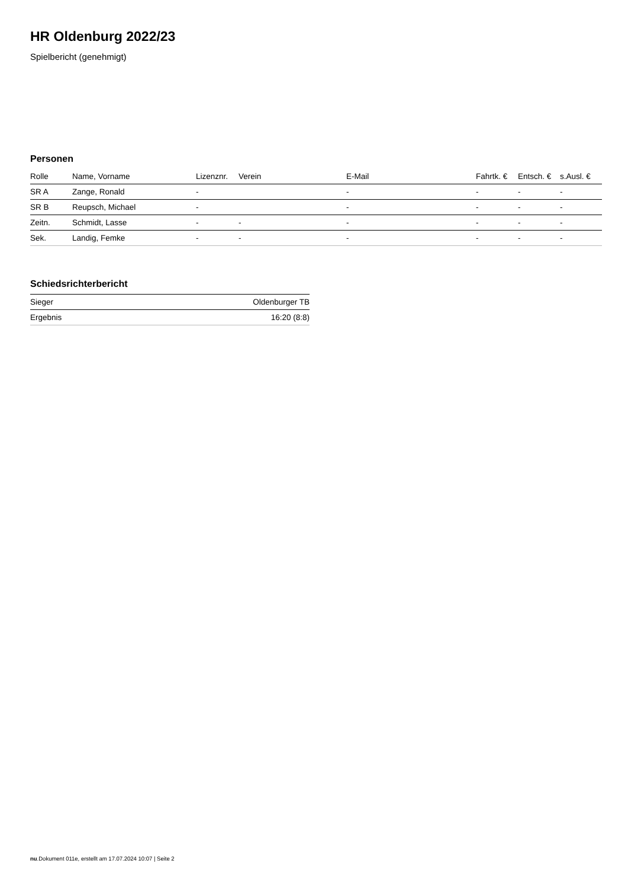HR Oldenburg 2022/23
Spielbericht (genehmigt)
Personen
| Rolle | Name, Vorname | Lizenznr. | Verein | E-Mail | Fahrtk. € | Entsch. € | s.Ausl. € |
| --- | --- | --- | --- | --- | --- | --- | --- |
| SR A | Zange, Ronald | - | | - | - | - | - |
| SR B | Reupsch, Michael | - | | - | - | - | - |
| Zeitn. | Schmidt, Lasse | - | - | - | - | - | - |
| Sek. | Landig, Femke | - | - | - | - | - | - |
Schiedsrichterbericht
| Sieger | Oldenburger TB |
| Ergebnis | 16:20 (8:8) |
nu.Dokument 011e, erstellt am 17.07.2024 10:07 | Seite 2